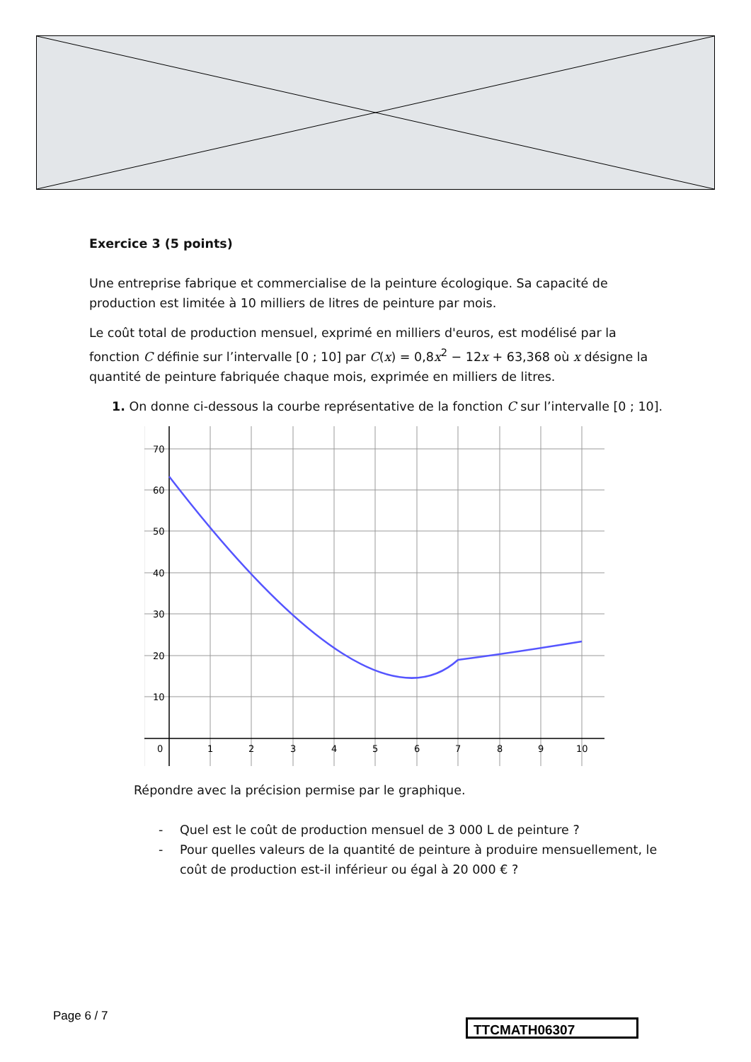Exercice 3 (5 points)
Une entreprise fabrique et commercialise de la peinture écologique. Sa capacité de production est limitée à 10 milliers de litres de peinture par mois.
Le coût total de production mensuel, exprimé en milliers d'euros, est modélisé par la fonction C définie sur l’intervalle [0 ; 10] par C(x) = 0,8x<sup>2</sup> − 12x + 63,368 où x désigne la quantité de peinture fabriquée chaque mois, exprimée en milliers de litres.
1. On donne ci-dessous la courbe représentative de la fonction C sur l’intervalle [0 ; 10].
70
60
50
40
30
20
10
0
1
2
3
4
5
6
7
8
9
10
Répondre avec la précision permise par le graphique.
- Quel est le coût de production mensuel de 3 000 L de peinture ?
- Pour quelles valeurs de la quantité de peinture à produire mensuellement, le coût de production est-il inférieur ou égal à 20 000 € ?
Page 6 / 7
TTCMATH06307